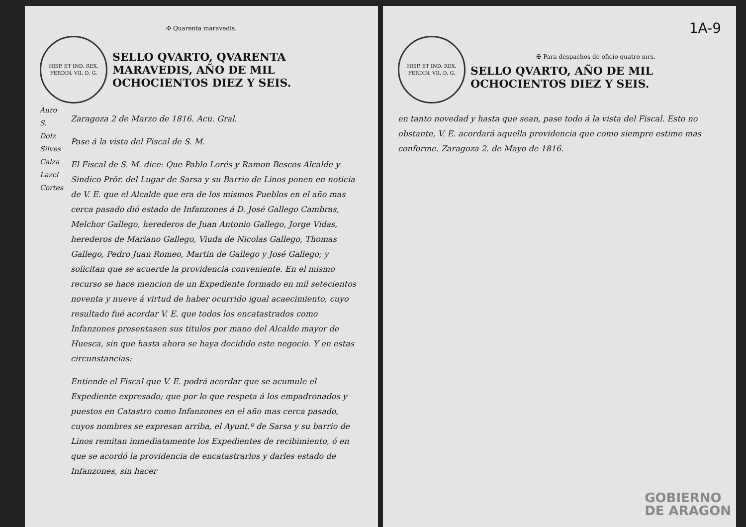✠ Quarenta maravedis.
HISP. ET IND. REX. FERDIN. VII. D. G.
SELLO QVARTO, QVARENTA MARAVEDIS, AÑO DE MIL OCHOCIENTOS DIEZ Y SEIS.
Auro
S.
Dolz
Silves
Calza
Lazcl
Cortes
Zaragoza 2 de Marzo de 1816. Acu. Gral.
Pase á la vista del Fiscal de S. M.
El Fiscal de S. M. dice: Que Pablo Lorés y Ramon Bescos Alcalde y Sindico Prõr. del Lugar de Sarsa y su Barrio de Linos ponen en noticia de V. E. que el Alcalde que era de los mismos Pueblos en el año mas cerca pasado dió estado de Infanzones á D. José Gallego Cambras, Melchor Gallego, herederos de Juan Antonio Gallego, Jorge Vidas, herederos de Mariano Gallego, Viuda de Nicolas Gallego, Thomas Gallego, Pedro Juan Romeo, Martin de Gallego y José Gallego; y solicitan que se acuerde la providencia conveniente. En el mismo recurso se hace mencion de un Expediente formado en mil setecientos noventa y nueve á virtud de haber ocurrido igual acaecimiento, cuyo resultado fué acordar V. E. que todos los encatastrados como Infanzones presentasen sus titulos por mano del Alcalde mayor de Huesca, sin que hasta ahora se haya decidido este negocio. Y en estas circunstancias:
Entiende el Fiscal que V. E. podrá acordar que se acumule el Expediente expresado; que por lo que respeta á los empadronados y puestos en Catastro como Infanzones en el año mas cerca pasado, cuyos nombres se expresan arriba, el Ayunt.º de Sarsa y su barrio de Linos remitan inmediatamente los Expedientes de recibimiento, ó en que se acordó la providencia de encatastrarlos y darles estado de Infanzones, sin hacer
1A-9
HISP. ET IND. REX. FERDIN. VII. D. G.
✠ Para despachos de oficio quatro mrs.
SELLO QVARTO, AÑO DE MIL OCHOCIENTOS DIEZ Y SEIS.
en tanto novedad y hasta que sean, pase todo á la vista del Fiscal. Esto no obstante, V. E. acordará aquella providencia que como siempre estime mas conforme. Zaragoza 2. de Mayo de 1816.
GOBIERNO
DE ARAGON